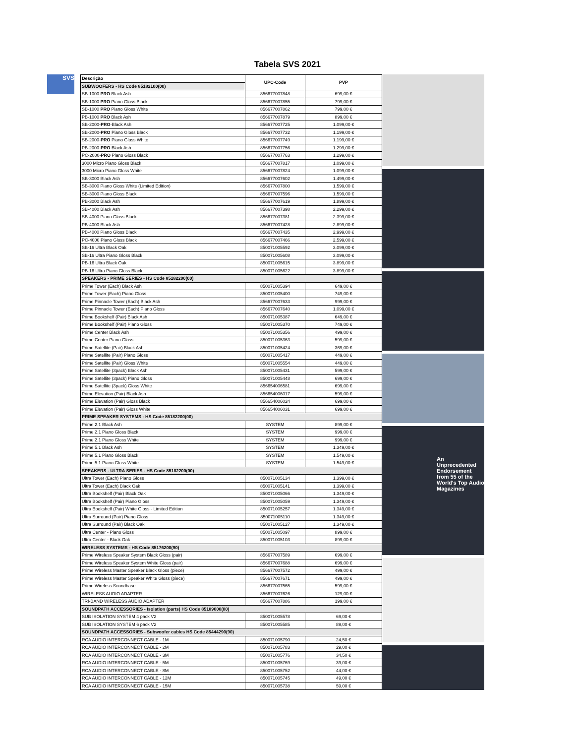Tabela SVS 2021
SVS
| Descrição | UPC-Code | PVP |
| --- | --- | --- |
| SUBWOOFERS - HS Code 85182100(00) | | |
| SB-1000 PRO Black Ash | 856677007848 | 699,00 € |
| SB-1000 PRO Piano Gloss Black | 856677007855 | 799,00 € |
| SB-1000 PRO Piano Gloss White | 856677007862 | 799,00 € |
| PB-1000 PRO Black Ash | 856677007879 | 899,00 € |
| SB-2000- PRO -Black Ash | 856677007725 | 1.099,00 € |
| SB-2000- PRO Piano Gloss Black | 856677007732 | 1.199,00 € |
| SB-2000- PRO Piano Gloss White | 856677007749 | 1.199,00 € |
| PB-2000- PRO Black Ash | 856677007756 | 1.299,00 € |
| PC-2000- PRO Piano Gloss Black | 856677007763 | 1.299,00 € |
| 3000 Micro Piano Gloss Black | 856677007817 | 1.099,00 € |
| 3000 Micro Piano Gloss White | 856677007824 | 1.099,00 € |
| SB-3000 Black Ash | 856677007602 | 1.499,00 € |
| SB-3000 Piano Gloss White (Limited Edition) | 856677007800 | 1.599,00 € |
| SB-3000 Piano Gloss Black | 856677007596 | 1.599,00 € |
| PB-3000 Black Ash | 856677007619 | 1.899,00 € |
| SB-4000 Black Ash | 856677007398 | 2.299,00 € |
| SB-4000 Piano Gloss Black | 856677007381 | 2.399,00 € |
| PB-4000 Black Ash | 856677007428 | 2.899,00 € |
| PB-4000 Piano Gloss Black | 856677007435 | 2.999,00 € |
| PC-4000 Piano Gloss Black | 856677007466 | 2.599,00 € |
| SB-16 Ultra Black Oak | 850071005592 | 3.099,00 € |
| SB-16 Ultra Piano Gloss Black | 850071005608 | 3.099,00 € |
| PB-16 Ultra Black Oak | 850071005615 | 3.899,00 € |
| PB-16 Ultra Piano Gloss Black | 850071005622 | 3.899,00 € |
| SPEAKERS - PRIME SERIES - HS Code 85182200(00) | | |
| Prime Tower (Each) Black Ash | 850071005394 | 649,00 € |
| Prime Tower (Each) Piano Gloss | 850071005400 | 749,00 € |
| Prime Pinnacle Tower (Each) Black Ash | 856677007633 | 999,00 € |
| Prime Pinnacle Tower (Each) Piano Gloss | 856677007640 | 1.099,00 € |
| Prime Bookshelf (Pair) Black Ash | 850071005387 | 649,00 € |
| Prime Bookshelf (Pair) Piano Gloss | 850071005370 | 749,00 € |
| Prime Center Black Ash | 850071005356 | 499,00 € |
| Prime Center Piano Gloss | 850071005363 | 599,00 € |
| Prime Satellite (Pair) Black Ash | 850071005424 | 369,00 € |
| Prime Satellite (Pair) Piano Gloss | 850071005417 | 449,00 € |
| Prime Satellite (Pair) Gloss White | 850071005554 | 449,00 € |
| Prime Satellite (3pack) Black Ash | 850071005431 | 599,00 € |
| Prime Satellite (3pack) Piano Gloss | 850071005448 | 699,00 € |
| Prime Satellite (3pack) Gloss White | 856654006581 | 699,00 € |
| Prime Elevation (Pair) Black Ash | 856654006017 | 599,00 € |
| Prime Elevation (Pair) Gloss Black | 856654006024 | 699,00 € |
| Prime Elevation (Pair) Gloss White | 856654006031 | 699,00 € |
| PRIME SPEAKER SYSTEMS - HS Code 85182200(00) | | |
| Prime 2.1 Black Ash | SYSTEM | 899,00 € |
| Prime 2.1 Piano Gloss Black | SYSTEM | 999,00 € |
| Prime 2.1 Piano Gloss White | SYSTEM | 999,00 € |
| Prime 5.1 Black Ash | SYSTEM | 1.349,00 € |
| Prime 5.1 Piano Gloss Black | SYSTEM | 1.549,00 € |
| Prime 5.1 Piano Gloss White | SYSTEM | 1.549,00 € |
| SPEAKERS - ULTRA SERIES - HS Code 85182200(00) | | |
| Ultra Tower (Each) Piano Gloss | 850071005134 | 1.399,00 € |
| Ultra Tower (Each) Black Oak | 850071005141 | 1.399,00 € |
| Ultra Bookshelf (Pair) Black Oak | 850071005066 | 1.349,00 € |
| Ultra Bookshelf (Pair) Piano Gloss | 850071005059 | 1.349,00 € |
| Ultra Bookshelf (Pair) White Gloss - Limited Edition | 850071005257 | 1.349,00 € |
| Ultra Surround (Pair) Piano Gloss | 850071005110 | 1.349,00 € |
| Ultra Surround (Pair) Black Oak | 850071005127 | 1.349,00 € |
| Ultra Center - Piano Gloss | 850071005097 | 899,00 € |
| Ultra Center - Black Oak | 850071005103 | 899,00 € |
| WIRELESS SYSTEMS - HS Code 85176200(90) | | |
| Prime Wireless Speaker System Black Gloss (pair) | 856677007589 | 699,00 € |
| Prime Wireless Speaker System White Gloss (pair) | 856677007688 | 699,00 € |
| Prime Wireless Master Speaker Black Gloss (piece) | 856677007572 | 499,00 € |
| Prime Wireless Master Speaker White Gloss (piece) | 856677007671 | 499,00 € |
| Prime Wireless Soundbase | 856677007565 | 599,00 € |
| WIRELESS AUDIO ADAPTER | 856677007626 | 129,00 € |
| TRI-BAND WIRELESS AUDIO ADAPTER | 856677007886 | 199,00 € |
| SOUNDPATH ACCESSORIES - Isolation (parts) HS Code 85189000(00) | | |
| SUB ISOLATION SYSTEM 4 pack V2 | 850071005578 | 69,00 € |
| SUB ISOLATION SYSTEM 6 pack V2 | 850071005585 | 89,00 € |
| SOUNDPATH ACCESSORIES - Subwoofer cables HS Code 85444290(90) | | |
| RCA AUDIO INTERCONNECT CABLE - 1M | 850071005790 | 24,50 € |
| RCA AUDIO INTERCONNECT CABLE - 2M | 850071005783 | 29,00 € |
| RCA AUDIO INTERCONNECT CABLE - 3M | 850071005776 | 34,50 € |
| RCA AUDIO INTERCONNECT CABLE - 5M | 850071005769 | 39,00 € |
| RCA AUDIO INTERCONNECT CABLE - 8M | 850071005752 | 44,00 € |
| RCA AUDIO INTERCONNECT CABLE - 12M | 850071005745 | 49,00 € |
| RCA AUDIO INTERCONNECT CABLE - 15M | 850071005738 | 59,00 € |
An Unprecedented Endorsement from 55 of the World's Top Audio Magazines